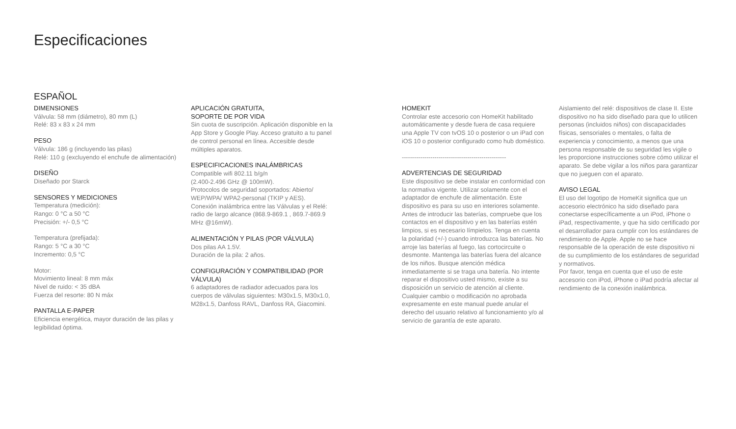Especificaciones
ESPAÑOL
DIMENSIONES
Válvula: 58 mm (diámetro), 80 mm (L)
Relé: 83 x 83 x 24 mm
PESO
Válvula: 186 g (incluyendo las pilas)
Relé: 110 g (excluyendo el enchufe de alimentación)
DISEÑO
Diseñado por Starck
SENSORES Y MEDICIONES
Temperatura (medición):
Rango: 0 °C a 50 °C
Precisión: +/- 0,5 °C
Temperatura (prefijada):
Rango: 5 °C a 30 °C
Incremento: 0,5 °C
Motor:
Movimiento lineal: 8 mm máx
Nivel de ruido: < 35 dBA
Fuerza del resorte: 80 N máx
PANTALLA E-PAPER
Eficiencia energética, mayor duración de las pilas y legibilidad óptima.
APLICACIÓN GRATUITA,
SOPORTE DE POR VIDA
Sin cuota de suscripción. Aplicación disponible en la App Store y Google Play. Acceso gratuito a tu panel de control personal en línea. Accesible desde múltiples aparatos.
ESPECIFICACIONES INALÁMBRICAS
Compatible wifi 802.11 b/g/n
(2.400-2.496 GHz @ 100mW).
Protocolos de seguridad soportados: Abierto/ WEP/WPA/ WPA2-personal (TKIP y AES).
Conexión inalámbrica entre las Válvulas y el Relé: radio de largo alcance (868.9-869.1 , 869.7-869.9 MHz @16mW).
ALIMENTACIÓN Y PILAS (POR VÁLVULA)
Dos pilas AA 1.5V.
Duración de la pila: 2 años.
CONFIGURACIÓN Y COMPATIBILIDAD (POR VÁLVULA)
6 adaptadores de radiador adecuados para los cuerpos de válvulas siguientes: M30x1.5, M30x1.0, M28x1.5, Danfoss RAVL, Danfoss RA, Giacomini.
HOMEKIT
Controlar este accesorio con HomeKit habilitado automáticamente y desde fuera de casa requiere una Apple TV con tvOS 10 o posterior o un iPad con iOS 10 o posterior configurado como hub doméstico.
---------------------------------------------------
ADVERTENCIAS DE SEGURIDAD
Este dispositivo se debe instalar en conformidad con la normativa vigente. Utilizar solamente con el adaptador de enchufe de alimentación. Este dispositivo es para su uso en interiores solamente. Antes de introducir las baterías, compruebe que los contactos en el dispositivo y en las baterías estén limpios, si es necesario límpielos. Tenga en cuenta la polaridad (+/-) cuando introduzca las baterías. No arroje las baterías al fuego, las cortocircuite o desmonte. Mantenga las baterías fuera del alcance de los niños. Busque atención médica inmediatamente si se traga una batería. No intente reparar el dispositivo usted mismo, existe a su disposición un servicio de atención al cliente. Cualquier cambio o modificación no aprobada expresamente en este manual puede anular el derecho del usuario relativo al funcionamiento y/o al servicio de garantía de este aparato.
Aislamiento del relé: dispositivos de clase II. Este dispositivo no ha sido diseñado para que lo utilicen personas (incluidos niños) con discapacidades físicas, sensoriales o mentales, o falta de experiencia y conocimiento, a menos que una persona responsable de su seguridad les vigile o les proporcione instrucciones sobre cómo utilizar el aparato. Se debe vigilar a los niños para garantizar que no jueguen con el aparato.
AVISO LEGAL
El uso del logotipo de HomeKit significa que un accesorio electrónico ha sido diseñado para conectarse específicamente a un iPod, iPhone o iPad, respectivamente, y que ha sido certificado por el desarrollador para cumplir con los estándares de rendimiento de Apple. Apple no se hace responsable de la operación de este dispositivo ni de su cumplimiento de los estándares de seguridad y normativos.
Por favor, tenga en cuenta que el uso de este accesorio con iPod, iPhone o iPad podría afectar al rendimiento de la conexión inalámbrica.